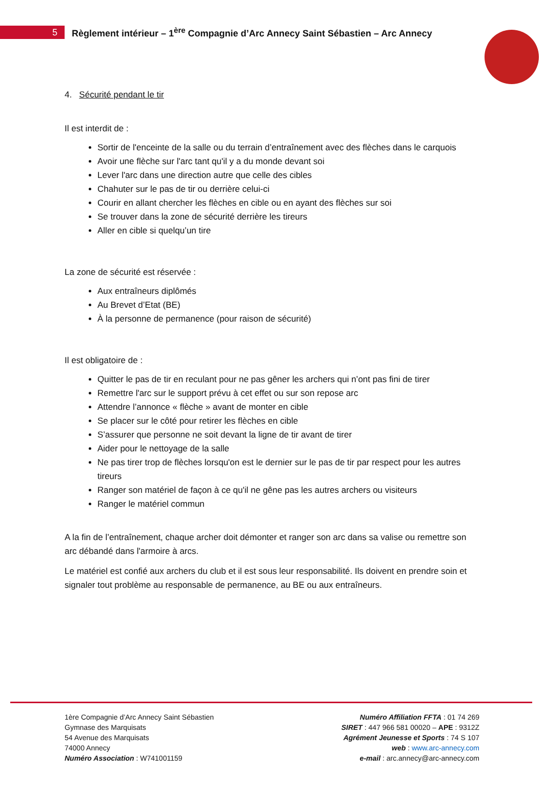5
Règlement intérieur – 1<sup>ère</sup> Compagnie d’Arc Annecy Saint Sébastien – Arc Annecy
4. Sécurité pendant le tir
Il est interdit de :
Sortir de l'enceinte de la salle ou du terrain d’entraînement avec des flèches dans le carquois
Avoir une flèche sur l'arc tant qu'il y a du monde devant soi
Lever l'arc dans une direction autre que celle des cibles
Chahuter sur le pas de tir ou derrière celui-ci
Courir en allant chercher les flèches en cible ou en ayant des flèches sur soi
Se trouver dans la zone de sécurité derrière les tireurs
Aller en cible si quelqu’un tire
La zone de sécurité est réservée :
Aux entraîneurs diplômés
Au Brevet d’Etat (BE)
À la personne de permanence (pour raison de sécurité)
Il est obligatoire de :
Quitter le pas de tir en reculant pour ne pas gêner les archers qui n’ont pas fini de tirer
Remettre l'arc sur le support prévu à cet effet ou sur son repose arc
Attendre l’annonce « flèche » avant de monter en cible
Se placer sur le côté pour retirer les flèches en cible
S’assurer que personne ne soit devant la ligne de tir avant de tirer
Aider pour le nettoyage de la salle
Ne pas tirer trop de flèches lorsqu'on est le dernier sur le pas de tir par respect pour les autres tireurs
Ranger son matériel de façon à ce qu'il ne gêne pas les autres archers ou visiteurs
Ranger le matériel commun
A la fin de l’entraînement, chaque archer doit démonter et ranger son arc dans sa valise ou remettre son arc débandé dans l'armoire à arcs.
Le matériel est confié aux archers du club et il est sous leur responsabilité. Ils doivent en prendre soin et signaler tout problème au responsable de permanence, au BE ou aux entraîneurs.
1ère Compagnie d’Arc Annecy Saint Sébastien
Gymnase des Marquisats
54 Avenue des Marquisats
74000 Annecy
Numéro Association : W741001159
Numéro Affiliation FFTA : 01 74 269
SIRET : 447 966 581 00020 – APE : 9312Z
Agrément Jeunesse et Sports : 74 S 107
web : www.arc-annecy.com
e-mail : arc.annecy@arc-annecy.com